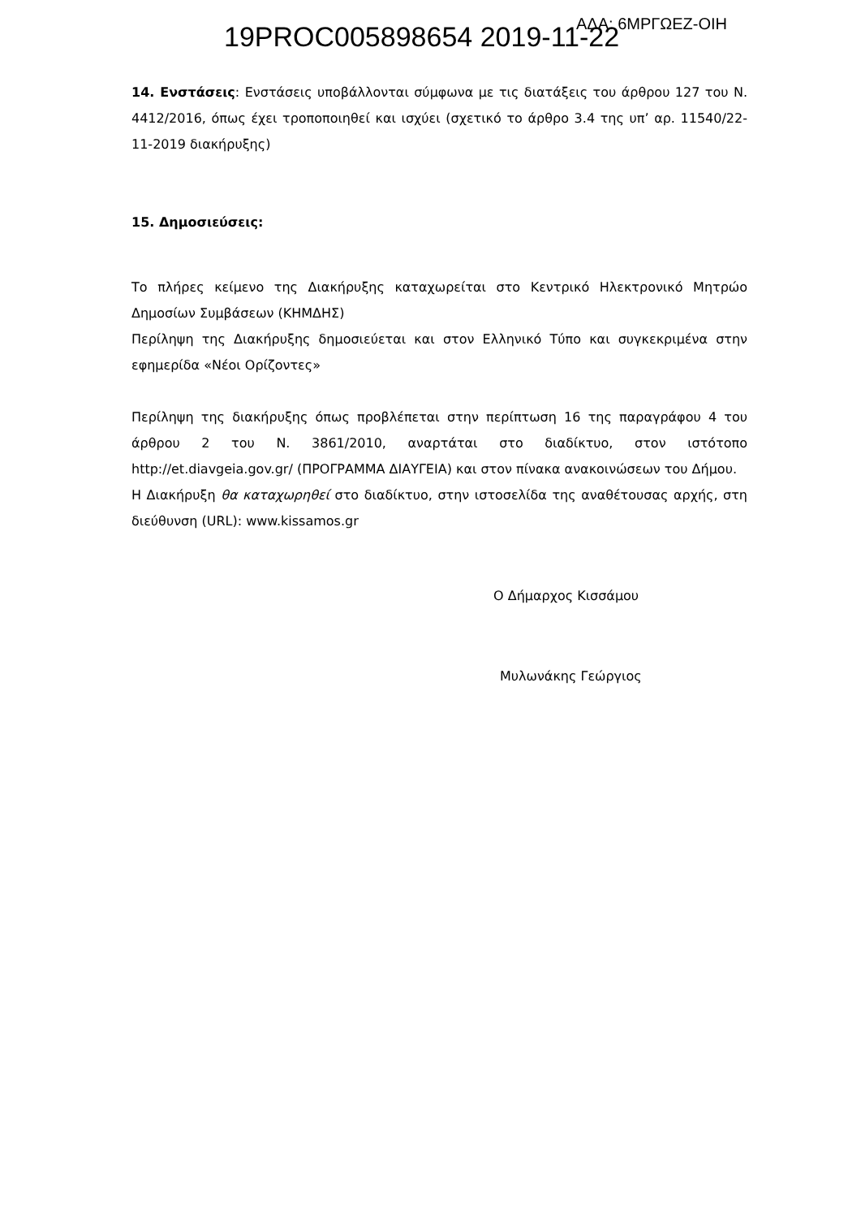19PROC005898654 2019-11-22 ΑΔΑ: 6ΜΡΓΩΕΖ-ΟΙΗ
14. Ενστάσεις: Ενστάσεις υποβάλλονται σύμφωνα με τις διατάξεις του άρθρου 127 του Ν. 4412/2016, όπως έχει τροποποιηθεί και ισχύει (σχετικό το άρθρο 3.4 της υπ’ αρ. 11540/22-11-2019 διακήρυξης)
15. Δημοσιεύσεις:
Το πλήρες κείμενο της Διακήρυξης καταχωρείται στο Κεντρικό Ηλεκτρονικό Μητρώο Δημοσίων Συμβάσεων (ΚΗΜΔΗΣ)
Περίληψη της Διακήρυξης δημοσιεύεται και στον Ελληνικό Τύπο και συγκεκριμένα στην εφημερίδα «Νέοι Ορίζοντες»
Περίληψη της διακήρυξης όπως προβλέπεται στην περίπτωση 16 της παραγράφου 4 του άρθρου 2 του Ν. 3861/2010, αναρτάται στο διαδίκτυο, στον ιστότοπο http://et.diavgeia.gov.gr/ (ΠΡΟΓΡΑΜΜΑ ΔΙΑΥΓΕΙΑ) και στον πίνακα ανακοινώσεων του Δήμου.
Η Διακήρυξη θα καταχωρηθεί στο διαδίκτυο, στην ιστοσελίδα της αναθέτουσας αρχής, στη διεύθυνση (URL): www.kissamos.gr
Ο Δήμαρχος Κισσάμου
Μυλωνάκης Γεώργιος